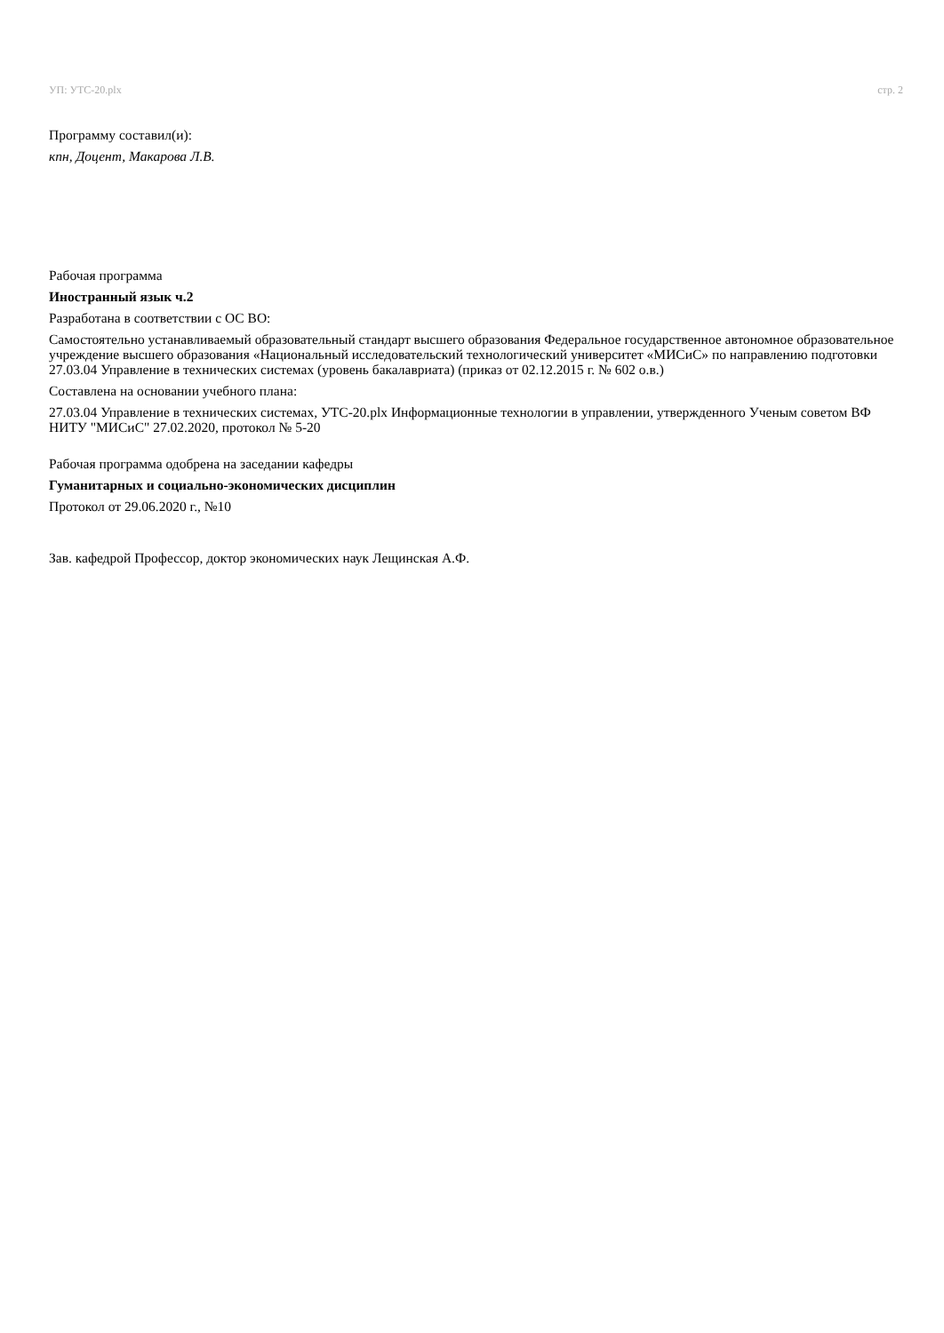УП: УТС-20.plx стр. 2
Программу составил(и):
кпн, Доцент, Макарова Л.В.
Рабочая программа
Иностранный язык ч.2
Разработана в соответствии с ОС ВО:
Самостоятельно устанавливаемый образовательный стандарт высшего образования Федеральное государственное автономное образовательное учреждение высшего образования «Национальный исследовательский технологический университет «МИСиС» по направлению подготовки 27.03.04 Управление в технических системах (уровень бакалавриата) (приказ от 02.12.2015 г. № 602 о.в.)
Составлена на основании учебного плана:
27.03.04 Управление в технических системах, УТС-20.plx Информационные технологии в управлении, утвержденного Ученым советом ВФ НИТУ "МИСиС" 27.02.2020, протокол № 5-20
Рабочая программа одобрена на заседании кафедры
Гуманитарных и социально-экономических дисциплин
Протокол от 29.06.2020 г., №10
Зав. кафедрой Профессор, доктор экономических наук Лещинская А.Ф.